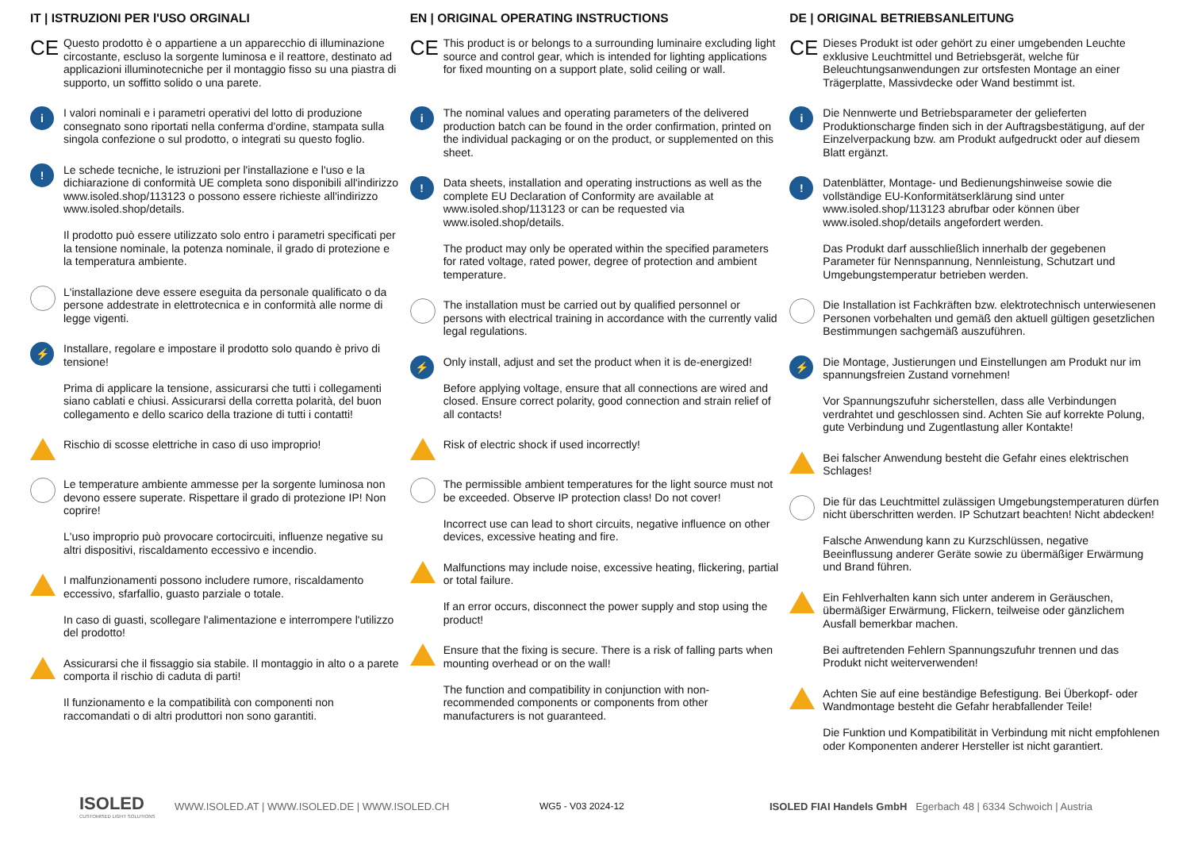IT | ISTRUZIONI PER l'USO ORGINALI
CE
Questo prodotto è o appartiene a un apparecchio di illuminazione circostante, escluso la sorgente luminosa e il reattore, destinato ad applicazioni illuminotecniche per il montaggio fisso su una piastra di supporto, un soffitto solido o una parete.
i
I valori nominali e i parametri operativi del lotto di produzione consegnato sono riportati nella conferma d'ordine, stampata sulla singola confezione o sul prodotto, o integrati su questo foglio.
!
Le schede tecniche, le istruzioni per l'installazione e l'uso e la dichiarazione di conformità UE completa sono disponibili all'indirizzo www.isoled.shop/113123 o possono essere richieste all'indirizzo www.isoled.shop/details.
Il prodotto può essere utilizzato solo entro i parametri specificati per la tensione nominale, la potenza nominale, il grado di protezione e la temperatura ambiente.
L'installazione deve essere eseguita da personale qualificato o da persone addestrate in elettrotecnica e in conformità alle norme di legge vigenti.
⚡
Installare, regolare e impostare il prodotto solo quando è privo di tensione!
Prima di applicare la tensione, assicurarsi che tutti i collegamenti siano cablati e chiusi. Assicurarsi della corretta polarità, del buon collegamento e dello scarico della trazione di tutti i contatti!
Rischio di scosse elettriche in caso di uso improprio!
Le temperature ambiente ammesse per la sorgente luminosa non devono essere superate. Rispettare il grado di protezione IP! Non coprire!
L'uso improprio può provocare cortocircuiti, influenze negative su altri dispositivi, riscaldamento eccessivo e incendio.
I malfunzionamenti possono includere rumore, riscaldamento eccessivo, sfarfallio, guasto parziale o totale.
In caso di guasti, scollegare l'alimentazione e interrompere l'utilizzo del prodotto!
Assicurarsi che il fissaggio sia stabile. Il montaggio in alto o a parete comporta il rischio di caduta di parti!
Il funzionamento e la compatibilità con componenti non raccomandati o di altri produttori non sono garantiti.
EN | ORIGINAL OPERATING INSTRUCTIONS
CE
This product is or belongs to a surrounding luminaire excluding light source and control gear, which is intended for lighting applications for fixed mounting on a support plate, solid ceiling or wall.
i
The nominal values and operating parameters of the delivered production batch can be found in the order confirmation, printed on the individual packaging or on the product, or supplemented on this sheet.
!
Data sheets, installation and operating instructions as well as the complete EU Declaration of Conformity are available at www.isoled.shop/113123 or can be requested via www.isoled.shop/details.
The product may only be operated within the specified parameters for rated voltage, rated power, degree of protection and ambient temperature.
The installation must be carried out by qualified personnel or persons with electrical training in accordance with the currently valid legal regulations.
⚡
Only install, adjust and set the product when it is de-energized!
Before applying voltage, ensure that all connections are wired and closed. Ensure correct polarity, good connection and strain relief of all contacts!
Risk of electric shock if used incorrectly!
The permissible ambient temperatures for the light source must not be exceeded. Observe IP protection class! Do not cover!
Incorrect use can lead to short circuits, negative influence on other devices, excessive heating and fire.
Malfunctions may include noise, excessive heating, flickering, partial or total failure.
If an error occurs, disconnect the power supply and stop using the product!
Ensure that the fixing is secure. There is a risk of falling parts when mounting overhead or on the wall!
The function and compatibility in conjunction with non-recommended components or components from other manufacturers is not guaranteed.
DE | ORIGINAL BETRIEBSANLEITUNG
CE
Dieses Produkt ist oder gehört zu einer umgebenden Leuchte exklusive Leuchtmittel und Betriebsgerät, welche für Beleuchtungsanwendungen zur ortsfesten Montage an einer Trägerplatte, Massivdecke oder Wand bestimmt ist.
i
Die Nennwerte und Betriebsparameter der gelieferten Produktionscharge finden sich in der Auftragsbestätigung, auf der Einzelverpackung bzw. am Produkt aufgedruckt oder auf diesem Blatt ergänzt.
!
Datenblätter, Montage- und Bedienungshinweise sowie die vollständige EU-Konformitätserklärung sind unter www.isoled.shop/113123 abrufbar oder können über www.isoled.shop/details angefordert werden.
Das Produkt darf ausschließlich innerhalb der gegebenen Parameter für Nennspannung, Nennleistung, Schutzart und Umgebungstemperatur betrieben werden.
Die Installation ist Fachkräften bzw. elektrotechnisch unterwiesenen Personen vorbehalten und gemäß den aktuell gültigen gesetzlichen Bestimmungen sachgemäß auszuführen.
⚡
Die Montage, Justierungen und Einstellungen am Produkt nur im spannungsfreien Zustand vornehmen!
Vor Spannungszufuhr sicherstellen, dass alle Verbindungen verdrahtet und geschlossen sind. Achten Sie auf korrekte Polung, gute Verbindung und Zugentlastung aller Kontakte!
Bei falscher Anwendung besteht die Gefahr eines elektrischen Schlages!
Die für das Leuchtmittel zulässigen Umgebungstemperaturen dürfen nicht überschritten werden. IP Schutzart beachten! Nicht abdecken!
Falsche Anwendung kann zu Kurzschlüssen, negative Beeinflussung anderer Geräte sowie zu übermäßiger Erwärmung und Brand führen.
Ein Fehlverhalten kann sich unter anderem in Geräuschen, übermäßiger Erwärmung, Flickern, teilweise oder gänzlichem Ausfall bemerkbar machen.
Bei auftretenden Fehlern Spannungszufuhr trennen und das Produkt nicht weiterverwenden!
Achten Sie auf eine beständige Befestigung. Bei Überkopf- oder Wandmontage besteht die Gefahr herabfallender Teile!
Die Funktion und Kompatibilität in Verbindung mit nicht empfohlenen oder Komponenten anderer Hersteller ist nicht garantiert.
ISOLED
CUSTOMISED LIGHT SOLUTIONS
WWW.ISOLED.AT | WWW.ISOLED.DE | WWW.ISOLED.CH WG5 - V03 2024-12
ISOLED FIAI Handels GmbH Egerbach 48 | 6334 Schwoich | Austria